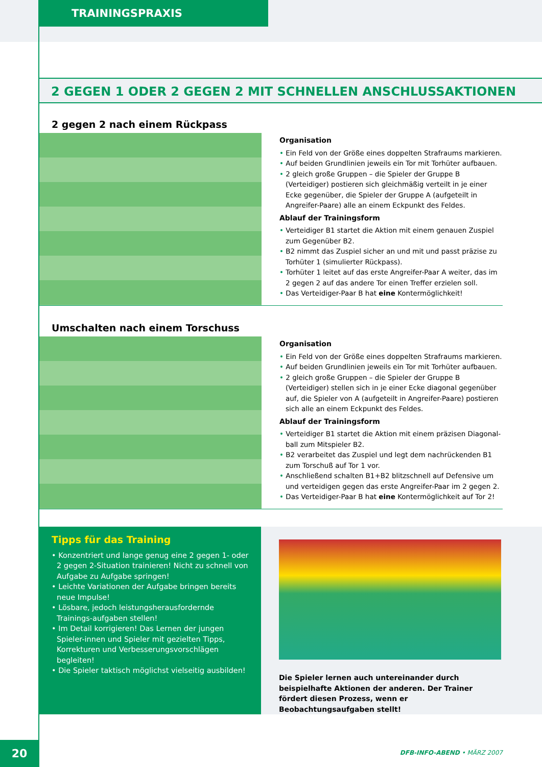TRAININGSPRAXIS
2 GEGEN 1 ODER 2 GEGEN 2 MIT SCHNELLEN ANSCHLUSSAKTIONEN
2 gegen 2 nach einem Rückpass
Organisation
• Ein Feld von der Größe eines doppelten Strafraums markieren.
• Auf beiden Grundlinien jeweils ein Tor mit Torhüter aufbauen.
• 2 gleich große Gruppen – die Spieler der Gruppe B (Verteidiger) postieren sich gleichmäßig verteilt in je einer Ecke gegenüber, die Spieler der Gruppe A (aufgeteilt in Angreifer-Paare) alle an einem Eckpunkt des Feldes.
Ablauf der Trainingsform
• Verteidiger B1 startet die Aktion mit einem genauen Zuspiel zum Gegenüber B2.
• B2 nimmt das Zuspiel sicher an und mit und passt präzise zu Torhüter 1 (simulierter Rückpass).
• Torhüter 1 leitet auf das erste Angreifer-Paar A weiter, das im 2 gegen 2 auf das andere Tor einen Treffer erzielen soll.
• Das Verteidiger-Paar B hat eine Kontermöglichkeit!
Umschalten nach einem Torschuss
Organisation
• Ein Feld von der Größe eines doppelten Strafraums markieren.
• Auf beiden Grundlinien jeweils ein Tor mit Torhüter aufbauen.
• 2 gleich große Gruppen – die Spieler der Gruppe B (Verteidiger) stellen sich in je einer Ecke diagonal gegenüber auf, die Spieler von A (aufgeteilt in Angreifer-Paare) postieren sich alle an einem Eckpunkt des Feldes.
Ablauf der Trainingsform
• Verteidiger B1 startet die Aktion mit einem präzisen Diagonal-ball zum Mitspieler B2.
• B2 verarbeitet das Zuspiel und legt dem nachrückenden B1 zum Torschuß auf Tor 1 vor.
• Anschließend schalten B1+B2 blitzschnell auf Defensive um und verteidigen gegen das erste Angreifer-Paar im 2 gegen 2.
• Das Verteidiger-Paar B hat eine Kontermöglichkeit auf Tor 2!
Tipps für das Training
• Konzentriert und lange genug eine 2 gegen 1- oder 2 gegen 2-Situation trainieren! Nicht zu schnell von Aufgabe zu Aufgabe springen!
• Leichte Variationen der Aufgabe bringen bereits neue Impulse!
• Lösbare, jedoch leistungsherausfordernde Trainings-aufgaben stellen!
• Im Detail korrigieren! Das Lernen der jungen Spieler-innen und Spieler mit gezielten Tipps, Korrekturen und Verbesserungsvorschlägen begleiten!
• Die Spieler taktisch möglichst vielseitig ausbilden!
Die Spieler lernen auch untereinander durch beispielhafte Aktionen der anderen. Der Trainer fördert diesen Prozess, wenn er Beobachtungsaufgaben stellt!
20 DFB-INFO-ABEND • MÄRZ 2007